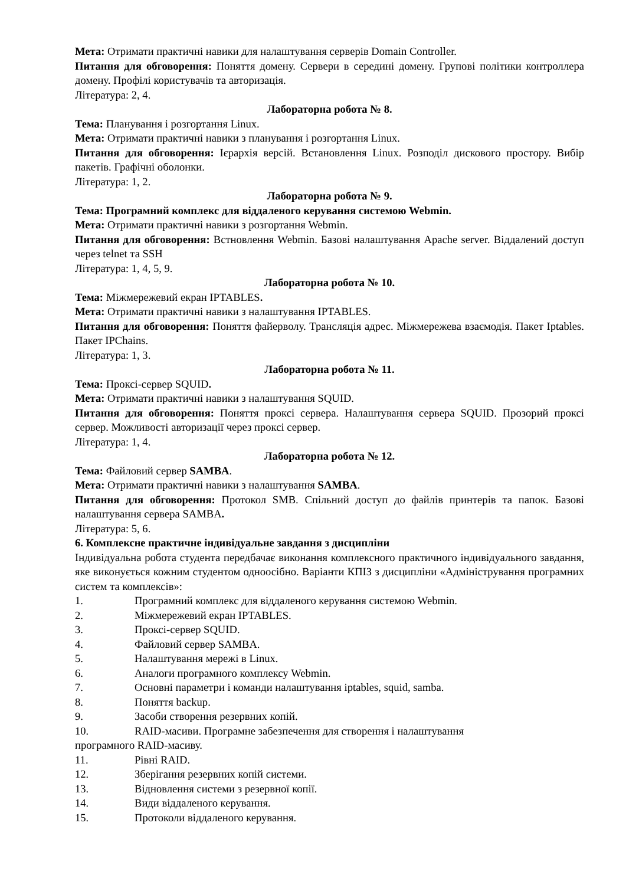Мета: Отримати практичні навики для налаштування серверів Domain Controller.
Питання для обговорення: Поняття домену. Сервери в середині домену. Групові політики контроллера домену. Профілі користувачів та авторизація.
Література: 2, 4.
Лабораторна робота № 8.
Тема: Планування і розгортання Linux.
Мета: Отримати практичні навики з планування і розгортання Linux.
Питання для обговорення: Ієрархія версій. Встановлення Linux. Розподіл дискового простору. Вибір пакетів. Графічні оболонки.
Література: 1, 2.
Лабораторна робота № 9.
Тема: Програмний комплекс для віддаленого керування системою Webmin.
Мета: Отримати практичні навики з розгортання Webmin.
Питання для обговорення: Встновлення Webmin. Базові налаштування Apache server. Віддалений доступ через telnet та SSH
Література: 1, 4, 5, 9.
Лабораторна робота № 10.
Тема: Міжмережевий екран IPTABLES.
Мета: Отримати практичні навики з налаштування IPTABLES.
Питання для обговорення: Поняття файерволу. Трансляція адрес. Міжмережева взаємодія. Пакет Iptables. Пакет IPChains.
Література: 1, 3.
Лабораторна робота № 11.
Тема: Проксі-сервер SQUID.
Мета: Отримати практичні навики з налаштування SQUID.
Питання для обговорення: Поняття проксі сервера. Налаштування сервера SQUID. Прозорий проксі сервер. Можливості авторизації через проксі сервер.
Література: 1, 4.
Лабораторна робота № 12.
Тема: Файловий сервер SAMBA.
Мета: Отримати практичні навики з налаштування SAMBA.
Питання для обговорення: Протокол SMB. Спільний доступ до файлів принтерів та папок. Базові налаштування сервера SAMBA.
Література: 5, 6.
6. Комплексне практичне індивідуальне завдання з дисципліни
Індивідуальна робота студента передбачає виконання комплексного практичного індивідуального завдання, яке виконується кожним студентом одноосібно. Варіанти КПІЗ з дисципліни «Адміністрування програмних систем та комплексів»:
1. Програмний комплекс для віддаленого керування системою Webmin.
2. Міжмережевий екран IPTABLES.
3. Проксі-сервер SQUID.
4. Файловий сервер SAMBA.
5. Налаштування мережі в Linux.
6. Аналоги програмного комплексу Webmin.
7. Основні параметри і команди налаштування iptables, squid, samba.
8. Поняття backup.
9. Засоби створення резервних копій.
10. RAID-масиви. Програмне забезпечення для створення і налаштування
програмного RAID-масиву.
11. Рівні RAID.
12. Зберігання резервних копій системи.
13. Відновлення системи з резервної копії.
14. Види віддаленого керування.
15. Протоколи віддаленого керування.